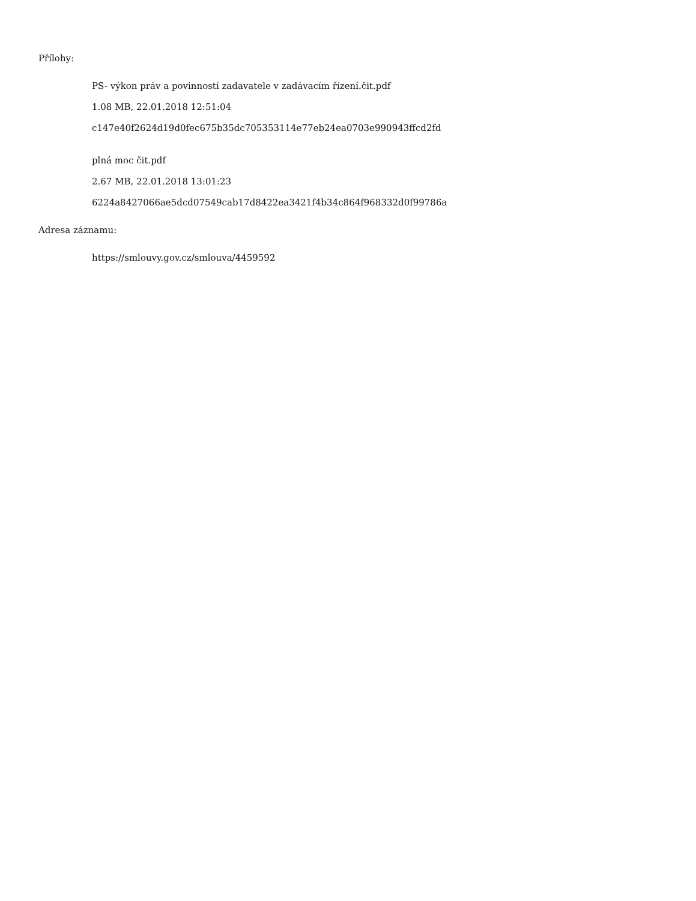Přílohy:
PS- výkon práv a povinností zadavatele v zadávacím řízení.čit.pdf
1.08 MB, 22.01.2018 12:51:04
c147e40f2624d19d0fec675b35dc705353114e77eb24ea0703e990943ffcd2fd
plná moc čit.pdf
2.67 MB, 22.01.2018 13:01:23
6224a8427066ae5dcd07549cab17d8422ea3421f4b34c864f968332d0f99786a
Adresa záznamu:
https://smlouvy.gov.cz/smlouva/4459592